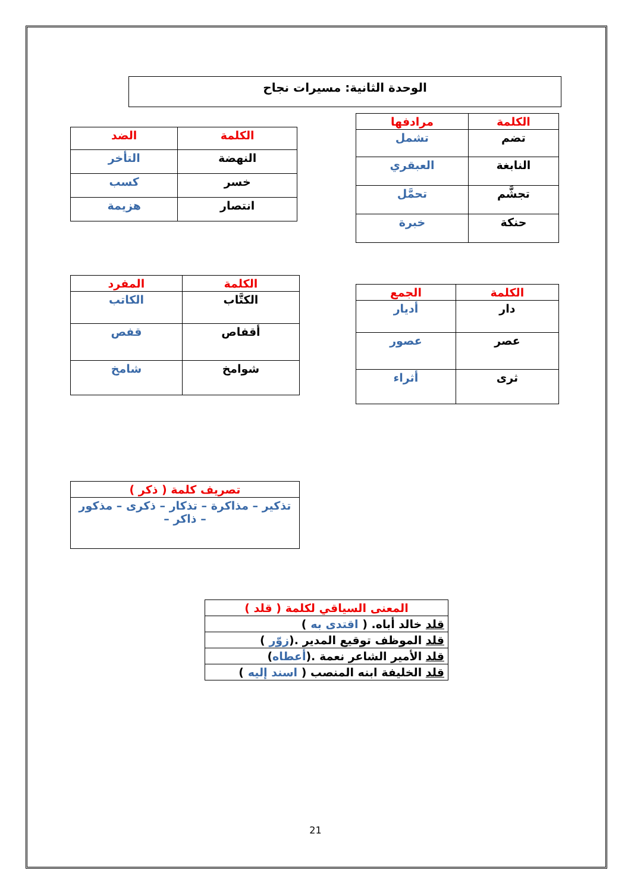الوحدة الثانية: مسيرات نجاح
| الكلمة | مرادفها |
| --- | --- |
| تضم | تشمل |
| النابغة | العبقري |
| تجشَّم | تحمَّل |
| حنكة | خبرة |
| الكلمة | الضد |
| --- | --- |
| النهضة | التأخر |
| خسر | كسب |
| انتصار | هزيمة |
| الكلمة | الجمع |
| --- | --- |
| دار | أديار |
| عصر | عصور |
| ثرى | أثراء |
| الكلمة | المفرد |
| --- | --- |
| الكتَّاب | الكاتب |
| أقفاص | قفص |
| شوامخ | شامخ |
| تصريف كلمة ( ذكر ) |
| --- |
| تذكير – مذاكرة – تذكار – ذكرى – مذكور – ذاكر – |
| المعنى السياقي لكلمة ( قلد ) |
| --- |
| قلد خالد أباه. ( اقتدى به ) |
| قلد الموظف توقيع المدير .( زوّر ) |
| قلد الأمير الشاعر نعمة .( أعطاه ) |
| قلد الخليفة ابنه المنصب ( اسند إليه ) |
21